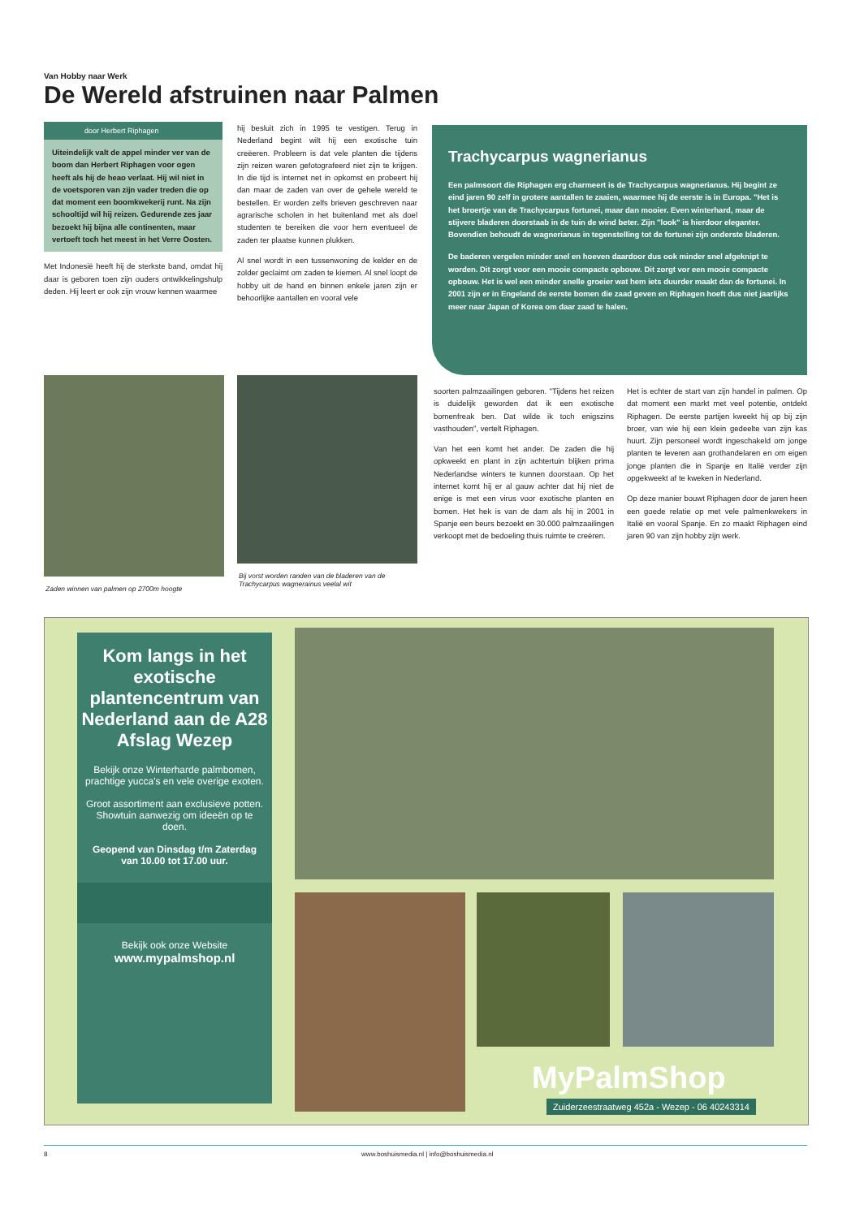Van Hobby naar Werk
De Wereld afstruinen naar Palmen
door Herbert Riphagen
Uiteindelijk valt de appel minder ver van de boom dan Herbert Riphagen voor ogen heeft als hij de heao verlaat. Hij wil niet in de voetsporen van zijn vader treden die op dat moment een boomkwekerij runt. Na zijn schooltijd wil hij reizen. Gedurende zes jaar bezoekt hij bijna alle continenten, maar vertoeft toch het meest in het Verre Oosten.
Met Indonesië heeft hij de sterkste band, omdat hij daar is geboren toen zijn ouders ontwikkelingshulp deden. Hij leert er ook zijn vrouw kennen waarmee
hij besluit zich in 1995 te vestigen. Terug in Nederland begint wilt hij een exotische tuin creëeren. Probleem is dat vele planten die tijdens zijn reizen waren gefotografeerd niet zijn te krijgen. In die tijd is internet net in opkomst en probeert hij dan maar de zaden van over de gehele wereld te bestellen. Er worden zelfs brieven geschreven naar agrarische scholen in het buitenland met als doel studenten te bereiken die voor hem eventueel de zaden ter plaatse kunnen plukken.
Al snel wordt in een tussenwoning de kelder en de zolder geclaimt om zaden te kiemen. Al snel loopt de hobby uit de hand en binnen enkele jaren zijn er behoorlijke aantallen en vooral vele
Trachycarpus wagnerianus
Een palmsoort die Riphagen erg charmeert is de Trachycarpus wagnerianus. Hij begint ze eind jaren 90 zelf in grotere aantallen te zaaien, waarmee hij de eerste is in Europa. "Het is het broertje van de Trachycarpus fortunei, maar dan mooier. Even winterhard, maar de stijvere bladeren doorstaab in de tuin de wind beter. Zijn "look" is hierdoor eleganter. Bovendien behoudt de wagnerianus in tegenstelling tot de fortunei zijn onderste bladeren.
De baderen vergelen minder snel en hoeven daardoor dus ook minder snel afgeknipt te worden. Dit zorgt voor een mooie compacte opbouw. Dit zorgt vor een mooie compacte opbouw. Het is wel een minder snelle groeier wat hem iets duurder maakt dan de fortunei. In 2001 zijn er in Engeland de eerste bomen die zaad geven en Riphagen hoeft dus niet jaarlijks meer naar Japan of Korea om daar zaad te halen.
Zaden winnen van palmen op 2700m hoogte
Bij vorst worden randen van de bladeren van de Trachycarpus wagnerainus veelal wit
soorten palmzaailingen geboren. "Tijdens het reizen is duidelijk geworden dat ik een exotische bomenfreak ben. Dat wilde ik toch enigszins vasthouden", vertelt Riphagen.
Van het een komt het ander. De zaden die hij opkweekt en plant in zijn achtertuin blijken prima Nederlandse winters te kunnen doorstaan. Op het internet komt hij er al gauw achter dat hij niet de enige is met een virus voor exotische planten en bomen. Het hek is van de dam als hij in 2001 in Spanje een beurs bezoekt en 30.000 palmzaailingen verkoopt met de bedoeling thuis ruimte te creëren.
Het is echter de start van zijn handel in palmen. Op dat moment een markt met veel potentie, ontdekt Riphagen. De eerste partijen kweekt hij op bij zijn broer, van wie hij een klein gedeelte van zijn kas huurt. Zijn personeel wordt ingeschakeld om jonge planten te leveren aan grothandelaren en om eigen jonge planten die in Spanje en Italië verder zijn opgekweekt af te kweken in Nederland.
Op deze manier bouwt Riphagen door de jaren heen een goede relatie op met vele palmenkwekers in Italië en vooral Spanje. En zo maakt Riphagen eind jaren 90 van zijn hobby zijn werk.
Kom langs in het exotische plantencentrum van Nederland aan de A28 Afslag Wezep
Bekijk onze Winterharde palmbomen, prachtige yucca's en vele overige exoten.
Groot assortiment aan exclusieve potten. Showtuin aanwezig om ideeën op te doen.
Geopend van Dinsdag t/m Zaterdag van 10.00 tot 17.00 uur.
Bekijk ook onze Website
www.mypalmshop.nl
MyPalmShop
Zuiderzeestraatweg 452a - Wezep - 06 40243314
8 www.boshuismedia.nl | info@boshuismedia.nl